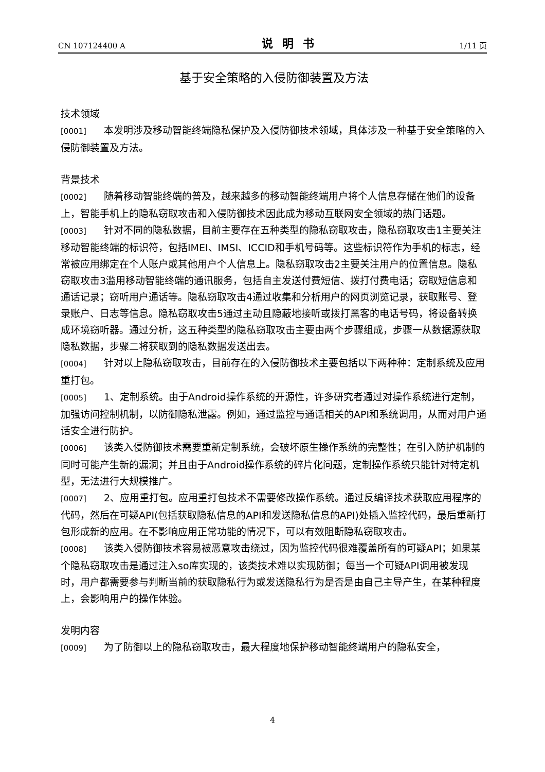CN 107124400 A 说明书 1/11 页
基于安全策略的入侵防御装置及方法
技术领域
[0001] 本发明涉及移动智能终端隐私保护及入侵防御技术领域，具体涉及一种基于安全策略的入侵防御装置及方法。
背景技术
[0002] 随着移动智能终端的普及，越来越多的移动智能终端用户将个人信息存储在他们的设备上，智能手机上的隐私窃取攻击和入侵防御技术因此成为移动互联网安全领域的热门话题。
[0003] 针对不同的隐私数据，目前主要存在五种类型的隐私窃取攻击，隐私窃取攻击1主要关注移动智能终端的标识符，包括IMEI、IMSI、ICCID和手机号码等。这些标识符作为手机的标志，经常被应用绑定在个人账户或其他用户个人信息上。隐私窃取攻击2主要关注用户的位置信息。隐私窃取攻击3滥用移动智能终端的通讯服务，包括自主发送付费短信、拨打付费电话；窃取短信息和通话记录；窃听用户通话等。隐私窃取攻击4通过收集和分析用户的网页浏览记录，获取账号、登录账户、日志等信息。隐私窃取攻击5通过主动且隐蔽地接听或拨打黑客的电话号码，将设备转换成环境窃听器。通过分析，这五种类型的隐私窃取攻击主要由两个步骤组成，步骤一从数据源获取隐私数据，步骤二将获取到的隐私数据发送出去。
[0004] 针对以上隐私窃取攻击，目前存在的入侵防御技术主要包括以下两种种：定制系统及应用重打包。
[0005] 1、定制系统。由于Android操作系统的开源性，许多研究者通过对操作系统进行定制，加强访问控制机制，以防御隐私泄露。例如，通过监控与通话相关的API和系统调用，从而对用户通话安全进行防护。
[0006] 该类入侵防御技术需要重新定制系统，会破坏原生操作系统的完整性；在引入防护机制的同时可能产生新的漏洞；并且由于Android操作系统的碎片化问题，定制操作系统只能针对特定机型，无法进行大规模推广。
[0007] 2、应用重打包。应用重打包技术不需要修改操作系统。通过反编译技术获取应用程序的代码，然后在可疑API(包括获取隐私信息的API和发送隐私信息的API)处插入监控代码，最后重新打包形成新的应用。在不影响应用正常功能的情况下，可以有效阻断隐私窃取攻击。
[0008] 该类入侵防御技术容易被恶意攻击绕过，因为监控代码很难覆盖所有的可疑API；如果某个隐私窃取攻击是通过注入so库实现的，该类技术难以实现防御；每当一个可疑API调用被发现时，用户都需要参与判断当前的获取隐私行为或发送隐私行为是否是由自己主导产生，在某种程度上，会影响用户的操作体验。
发明内容
[0009] 为了防御以上的隐私窃取攻击，最大程度地保护移动智能终端用户的隐私安全，
4